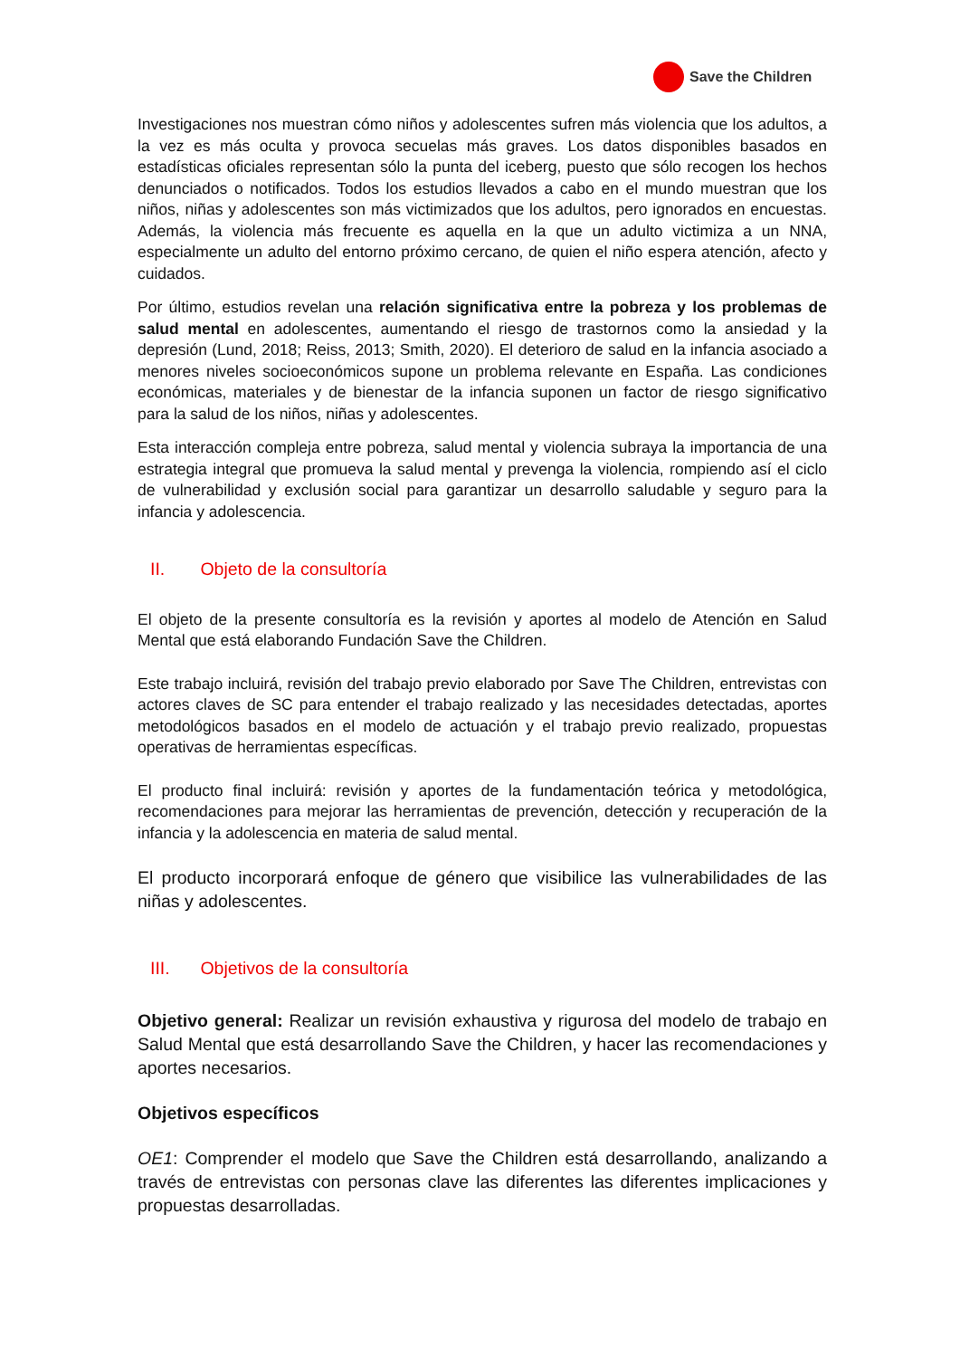Save the Children
Investigaciones nos muestran cómo niños y adolescentes sufren más violencia que los adultos, a la vez es más oculta y provoca secuelas más graves. Los datos disponibles basados en estadísticas oficiales representan sólo la punta del iceberg, puesto que sólo recogen los hechos denunciados o notificados. Todos los estudios llevados a cabo en el mundo muestran que los niños, niñas y adolescentes son más victimizados que los adultos, pero ignorados en encuestas. Además, la violencia más frecuente es aquella en la que un adulto victimiza a un NNA, especialmente un adulto del entorno próximo cercano, de quien el niño espera atención, afecto y cuidados.
Por último, estudios revelan una relación significativa entre la pobreza y los problemas de salud mental en adolescentes, aumentando el riesgo de trastornos como la ansiedad y la depresión (Lund, 2018; Reiss, 2013; Smith, 2020). El deterioro de salud en la infancia asociado a menores niveles socioeconómicos supone un problema relevante en España. Las condiciones económicas, materiales y de bienestar de la infancia suponen un factor de riesgo significativo para la salud de los niños, niñas y adolescentes.
Esta interacción compleja entre pobreza, salud mental y violencia subraya la importancia de una estrategia integral que promueva la salud mental y prevenga la violencia, rompiendo así el ciclo de vulnerabilidad y exclusión social para garantizar un desarrollo saludable y seguro para la infancia y adolescencia.
II. Objeto de la consultoría
El objeto de la presente consultoría es la revisión y aportes al modelo de Atención en Salud Mental que está elaborando Fundación Save the Children.
Este trabajo incluirá, revisión del trabajo previo elaborado por Save The Children, entrevistas con actores claves de SC para entender el trabajo realizado y las necesidades detectadas, aportes metodológicos basados en el modelo de actuación y el trabajo previo realizado, propuestas operativas de herramientas específicas.
El producto final incluirá: revisión y aportes de la fundamentación teórica y metodológica, recomendaciones para mejorar las herramientas de prevención, detección y recuperación de la infancia y la adolescencia en materia de salud mental.
El producto incorporará enfoque de género que visibilice las vulnerabilidades de las niñas y adolescentes.
III. Objetivos de la consultoría
Objetivo general: Realizar un revisión exhaustiva y rigurosa del modelo de trabajo en Salud Mental que está desarrollando Save the Children, y hacer las recomendaciones y aportes necesarios.
Objetivos específicos
OE1: Comprender el modelo que Save the Children está desarrollando, analizando a través de entrevistas con personas clave las diferentes las diferentes implicaciones y propuestas desarrolladas.